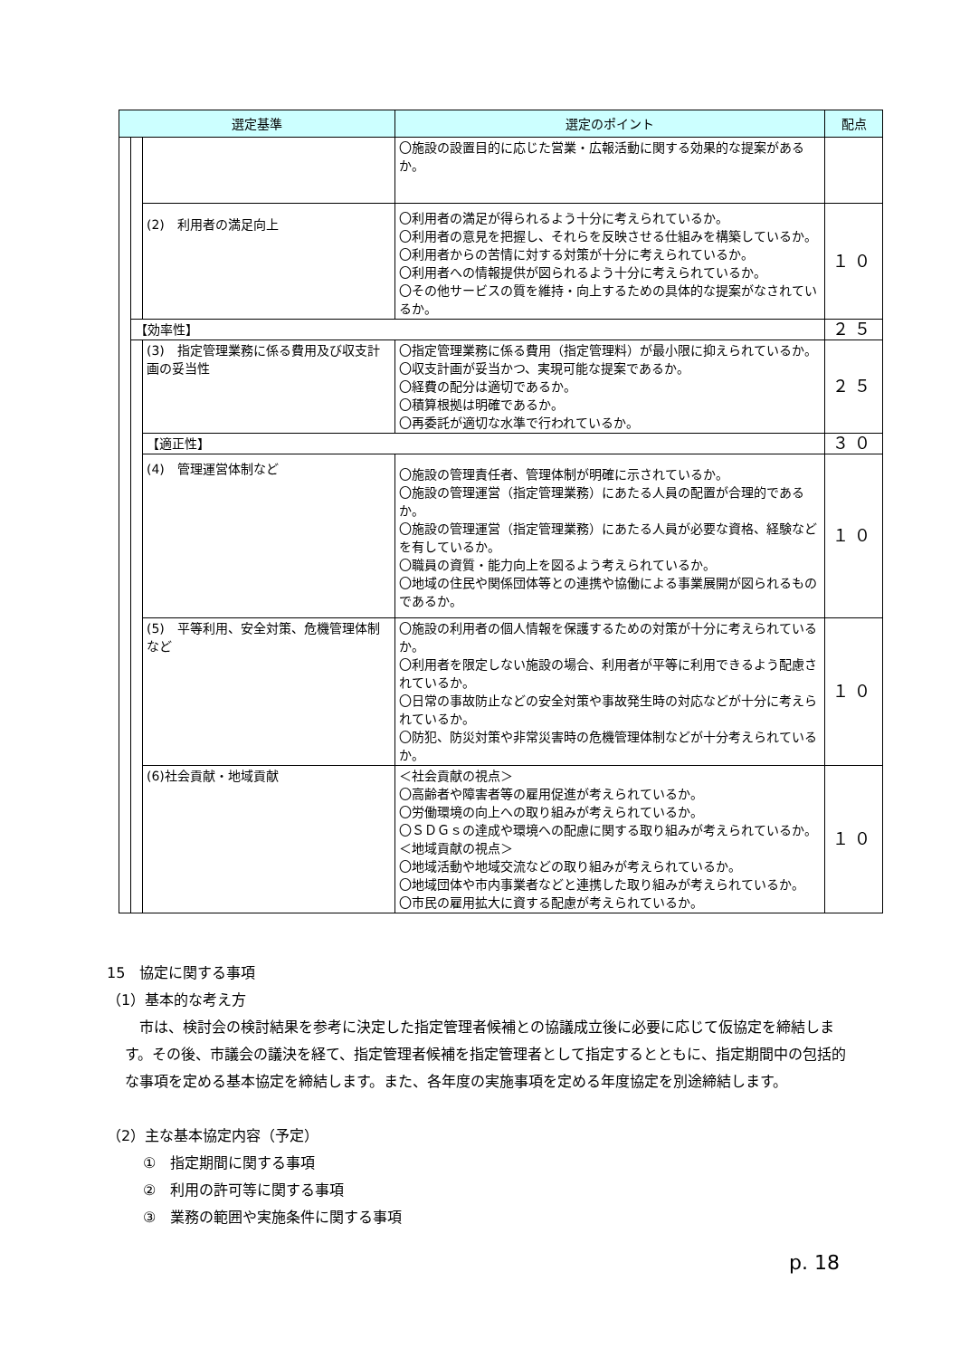| 選定基準 | | | 選定のポイント | 配点 |
| --- | --- | --- | --- | --- |
| | | | 〇施設の設置目的に応じた営業・広報活動に関する効果的な提案があるか。 | |
| | | (2) 利用者の満足向上 | 〇利用者の満足が得られるよう十分に考えられているか。 〇利用者の意見を把握し、それらを反映させる仕組みを構築しているか。 〇利用者からの苦情に対する対策が十分に考えられているか。 〇利用者への情報提供が図られるよう十分に考えられているか。 〇その他サービスの質を維持・向上するための具体的な提案がなされているか。 | １０ |
| | 【効率性】 | | | ２５ |
| | | (3) 指定管理業務に係る費用及び収支計画の妥当性 | 〇指定管理業務に係る費用（指定管理料）が最小限に抑えられているか。 〇収支計画が妥当かつ、実現可能な提案であるか。 〇経費の配分は適切であるか。 〇積算根拠は明確であるか。 〇再委託が適切な水準で行われているか。 | ２５ |
| | | 【適正性】 | | ３０ |
| | | (4) 管理運営体制など | 〇施設の管理責任者、管理体制が明確に示されているか。 〇施設の管理運営（指定管理業務）にあたる人員の配置が合理的であるか。 〇施設の管理運営（指定管理業務）にあたる人員が必要な資格、経験などを有しているか。 〇職員の資質・能力向上を図るよう考えられているか。 〇地域の住民や関係団体等との連携や協働による事業展開が図られるものであるか。 | １０ |
| | | (5) 平等利用、安全対策、危機管理体制など | 〇施設の利用者の個人情報を保護するための対策が十分に考えられているか。 〇利用者を限定しない施設の場合、利用者が平等に利用できるよう配慮されているか。 〇日常の事故防止などの安全対策や事故発生時の対応などが十分に考えられているか。 〇防犯、防災対策や非常災害時の危機管理体制などが十分考えられているか。 | １０ |
| | | (6)社会貢献・地域貢献 | ＜社会貢献の視点＞ 〇高齢者や障害者等の雇用促進が考えられているか。 〇労働環境の向上への取り組みが考えられているか。 〇ＳＤＧｓの達成や環境への配慮に関する取り組みが考えられているか。 ＜地域貢献の視点＞ 〇地域活動や地域交流などの取り組みが考えられているか。 〇地域団体や市内事業者などと連携した取り組みが考えられているか。 〇市民の雇用拡大に資する配慮が考えられているか。 | １０ |
15　協定に関する事項
（1）基本的な考え方
　市は、検討会の検討結果を参考に決定した指定管理者候補との協議成立後に必要に応じて仮協定を締結します。その後、市議会の議決を経て、指定管理者候補を指定管理者として指定するとともに、指定期間中の包括的な事項を定める基本協定を締結します。また、各年度の実施事項を定める年度協定を別途締結します。
（2）主な基本協定内容（予定）
①　指定期間に関する事項
②　利用の許可等に関する事項
③　業務の範囲や実施条件に関する事項
p. 18